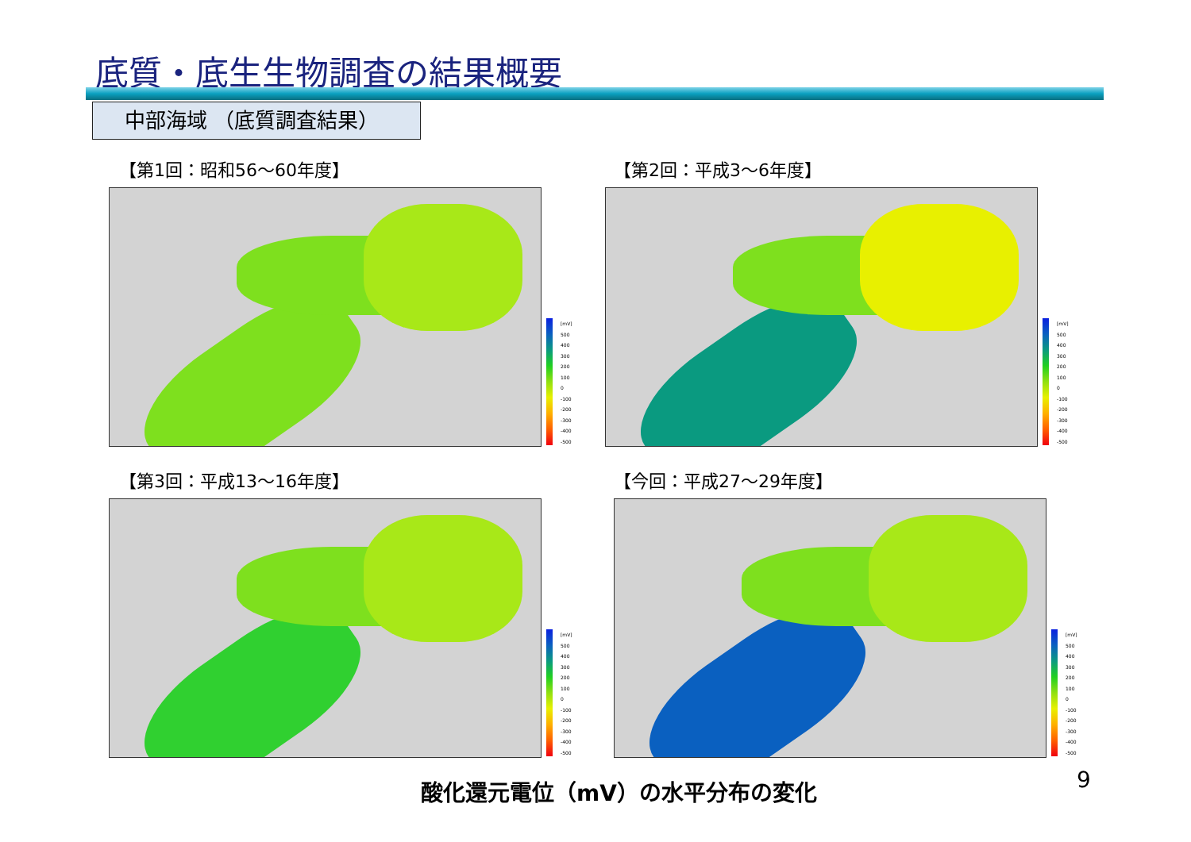底質・底生生物調査の結果概要
中部海域 （底質調査結果）
【第1回：昭和56～60年度】
[mV]
500
400
300
200
100
0
-100
-200
-300
-400
-500
【第2回：平成3～6年度】
[mV]
500
400
300
200
100
0
-100
-200
-300
-400
-500
【第3回：平成13～16年度】
[mV]
500
400
300
200
100
0
-100
-200
-300
-400
-500
【今回：平成27～29年度】
[mV]
500
400
300
200
100
0
-100
-200
-300
-400
-500
酸化還元電位（mV）の水平分布の変化 9